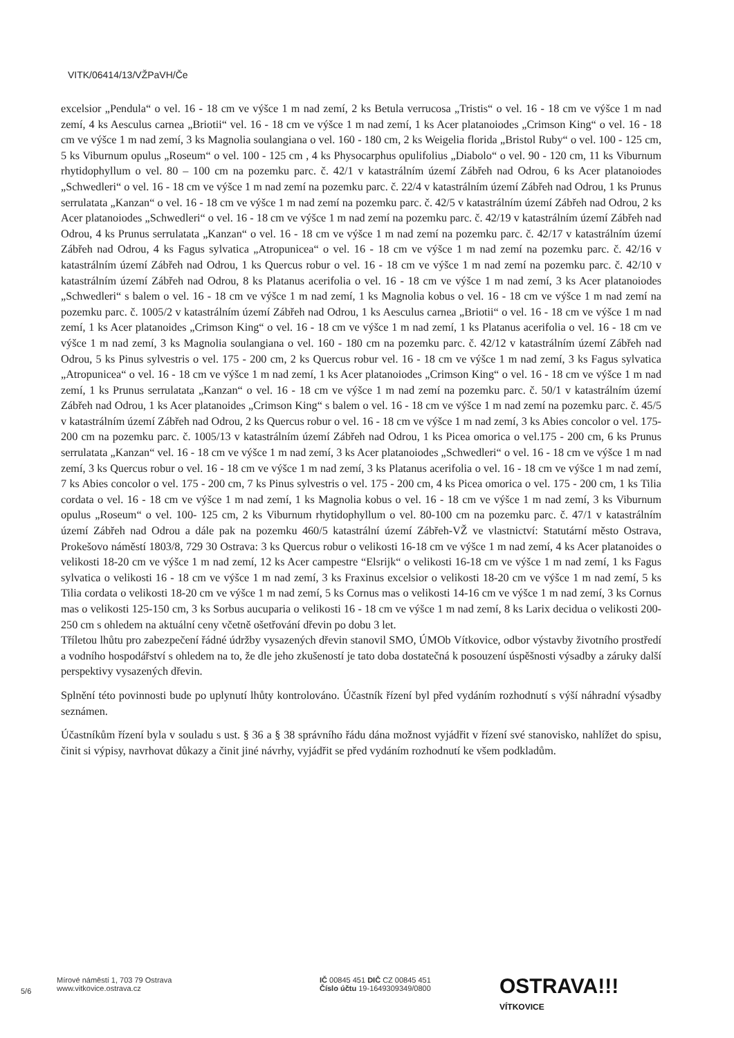VITK/06414/13/VŽPaVH/Če
excelsior „Pendula“ o vel. 16 - 18 cm ve výšce 1 m nad zemí, 2 ks Betula verrucosa „Tristis“ o vel. 16 - 18 cm ve výšce 1 m nad zemí, 4 ks Aesculus carnea „Briotii“ vel. 16 - 18 cm ve výšce 1 m nad zemí, 1 ks Acer platanoiodes „Crimson King“ o vel. 16 - 18 cm ve výšce 1 m nad zemí, 3 ks Magnolia soulangiana o vel. 160 - 180 cm, 2 ks Weigelia florida „Bristol Ruby“ o vel. 100 - 125 cm, 5 ks Viburnum opulus „Roseum“ o vel. 100 - 125 cm , 4 ks Physocarphus opulifolius „Diabolo“ o vel. 90 - 120 cm, 11 ks Viburnum rhytidophyllum o vel. 80 – 100 cm na pozemku parc. č. 42/1 v katastrálním území Zábřeh nad Odrou, 6 ks Acer platanoiodes „Schwedleri“ o vel. 16 - 18 cm ve výšce 1 m nad zemí na pozemku parc. č. 22/4 v katastrálním území Zábřeh nad Odrou, 1 ks Prunus serrulatata „Kanzan“ o vel. 16 - 18 cm ve výšce 1 m nad zemí na pozemku parc. č. 42/5 v katastrálním území Zábřeh nad Odrou, 2 ks Acer platanoiodes „Schwedleri“ o vel. 16 - 18 cm ve výšce 1 m nad zemí na pozemku parc. č. 42/19 v katastrálním území Zábřeh nad Odrou, 4 ks Prunus serrulatata „Kanzan“ o vel. 16 - 18 cm ve výšce 1 m nad zemí na pozemku parc. č. 42/17 v katastrálním území Zábřeh nad Odrou, 4 ks Fagus sylvatica „Atropunicea“ o vel. 16 - 18 cm ve výšce 1 m nad zemí na pozemku parc. č. 42/16 v katastrálním území Zábřeh nad Odrou, 1 ks Quercus robur o vel. 16 - 18 cm ve výšce 1 m nad zemí na pozemku parc. č. 42/10 v katastrálním území Zábřeh nad Odrou, 8 ks Platanus acerifolia o vel. 16 - 18 cm ve výšce 1 m nad zemí, 3 ks Acer platanoiodes „Schwedleri“ s balem o vel. 16 - 18 cm ve výšce 1 m nad zemí, 1 ks Magnolia kobus o vel. 16 - 18 cm ve výšce 1 m nad zemí na pozemku parc. č. 1005/2 v katastrálním území Zábřeh nad Odrou, 1 ks Aesculus carnea „Briotii“ o vel. 16 - 18 cm ve výšce 1 m nad zemí, 1 ks Acer platanoides „Crimson King“ o vel. 16 - 18 cm ve výšce 1 m nad zemí, 1 ks Platanus acerifolia o vel. 16 - 18 cm ve výšce 1 m nad zemí, 3 ks Magnolia soulangiana o vel. 160 - 180 cm na pozemku parc. č. 42/12 v katastrálním území Zábřeh nad Odrou, 5 ks Pinus sylvestris o vel. 175 - 200 cm, 2 ks Quercus robur vel. 16 - 18 cm ve výšce 1 m nad zemí, 3 ks Fagus sylvatica „Atropunicea“ o vel. 16 - 18 cm ve výšce 1 m nad zemí, 1 ks Acer platanoiodes „Crimson King“ o vel. 16 - 18 cm ve výšce 1 m nad zemí, 1 ks Prunus serrulatata „Kanzan“ o vel. 16 - 18 cm ve výšce 1 m nad zemí na pozemku parc. č. 50/1 v katastrálním území Zábřeh nad Odrou, 1 ks Acer platanoides „Crimson King“ s balem o vel. 16 - 18 cm ve výšce 1 m nad zemí na pozemku parc. č. 45/5 v katastrálním území Zábřeh nad Odrou, 2 ks Quercus robur o vel. 16 - 18 cm ve výšce 1 m nad zemí, 3 ks Abies concolor o vel. 175-200 cm na pozemku parc. č. 1005/13 v katastrálním území Zábřeh nad Odrou, 1 ks Picea omorica o vel.175 - 200 cm, 6 ks Prunus serrulatata „Kanzan“ vel. 16 - 18 cm ve výšce 1 m nad zemí, 3 ks Acer platanoiodes „Schwedleri“ o vel. 16 - 18 cm ve výšce 1 m nad zemí, 3 ks Quercus robur o vel. 16 - 18 cm ve výšce 1 m nad zemí, 3 ks Platanus acerifolia o vel. 16 - 18 cm ve výšce 1 m nad zemí, 7 ks Abies concolor o vel. 175 - 200 cm, 7 ks Pinus sylvestris o vel. 175 - 200 cm, 4 ks Picea omorica o vel. 175 - 200 cm, 1 ks Tilia cordata o vel. 16 - 18 cm ve výšce 1 m nad zemí, 1 ks Magnolia kobus o vel. 16 - 18 cm ve výšce 1 m nad zemí, 3 ks Viburnum opulus „Roseum“ o vel. 100- 125 cm, 2 ks Viburnum rhytidophyllum o vel. 80-100 cm na pozemku parc. č. 47/1 v katastrálním území Zábřeh nad Odrou a dále pak na pozemku 460/5 katastrální území Zábřeh-VŽ ve vlastnictví: Statutární město Ostrava, Prokešovo náměstí 1803/8, 729 30 Ostrava: 3 ks Quercus robur o velikosti 16-18 cm ve výšce 1 m nad zemí, 4 ks Acer platanoides o velikosti 18-20 cm ve výšce 1 m nad zemí, 12 ks Acer campestre “Elsrijk“ o velikosti 16-18 cm ve výšce 1 m nad zemí, 1 ks Fagus sylvatica o velikosti 16 - 18 cm ve výšce 1 m nad zemí, 3 ks Fraxinus excelsior o velikosti 18-20 cm ve výšce 1 m nad zemí, 5 ks Tilia cordata o velikosti 18-20 cm ve výšce 1 m nad zemí, 5 ks Cornus mas o velikosti 14-16 cm ve výšce 1 m nad zemí, 3 ks Cornus mas o velikosti 125-150 cm, 3 ks Sorbus aucuparia o velikosti 16 - 18 cm ve výšce 1 m nad zemí, 8 ks Larix decidua o velikosti 200-250 cm s ohledem na aktuální ceny včetně ošetřování dřevin po dobu 3 let.
Tříletou lhůtu pro zabezpečení řádné údržby vysazených dřevin stanovil SMO, ÚMOb Vítkovice, odbor výstavby životního prostředí a vodního hospodářství s ohledem na to, že dle jeho zkušeností je tato doba dostatečná k posouzení úspěšnosti výsadby a záruky další perspektivy vysazených dřevin.
Splnění této povinnosti bude po uplynutí lhůty kontrolováno. Účastník řízení byl před vydáním rozhodnutí s výší náhradní výsadby seznámen.
Účastníkům řízení byla v souladu s ust. § 36 a § 38 správního řádu dána možnost vyjádřit v řízení své stanovisko, nahlížet do spisu, činit si výpisy, navrhovat důkazy a činit jiné návrhy, vyjádřit se před vydáním rozhodnutí ke všem podkladům.
5/6
Mírové náměstí 1, 703 79 Ostrava
www.vitkovice.ostrava.cz
IČ 00845 451 DIČ CZ 00845 451
Číslo účtu 19-1649309349/0800
OSTRAVA!!!
VÍTKOVICE